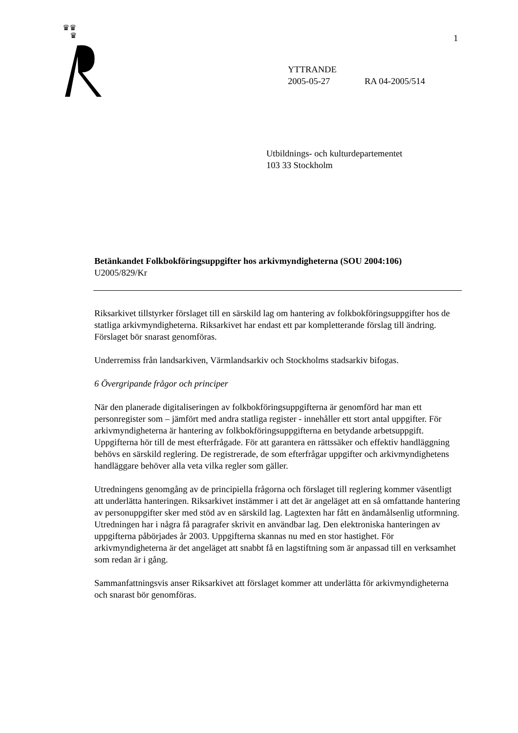♛♛
♛
1
YTTRANDE
2005-05-27 RA 04-2005/514
Utbildnings- och kulturdepartementet
103 33 Stockholm
Betänkandet Folkbokföringsuppgifter hos arkivmyndigheterna (SOU 2004:106)
U2005/829/Kr
Riksarkivet tillstyrker förslaget till en särskild lag om hantering av folkbokföringsuppgifter hos de statliga arkivmyndigheterna. Riksarkivet har endast ett par kompletterande förslag till ändring. Förslaget bör snarast genomföras.
Underremiss från landsarkiven, Värmlandsarkiv och Stockholms stadsarkiv bifogas.
6 Övergripande frågor och principer
När den planerade digitaliseringen av folkbokföringsuppgifterna är genomförd har man ett personregister som – jämfört med andra statliga register - innehåller ett stort antal uppgifter. För arkivmyndigheterna är hantering av folkbokföringsuppgifterna en betydande arbetsuppgift. Uppgifterna hör till de mest efterfrågade. För att garantera en rättssäker och effektiv handläggning behövs en särskild reglering. De registrerade, de som efterfrågar uppgifter och arkivmyndighetens handläggare behöver alla veta vilka regler som gäller.
Utredningens genomgång av de principiella frågorna och förslaget till reglering kommer väsentligt att underlätta hanteringen. Riksarkivet instämmer i att det är angeläget att en så omfattande hantering av personuppgifter sker med stöd av en särskild lag. Lagtexten har fått en ändamålsenlig utformning. Utredningen har i några få paragrafer skrivit en användbar lag. Den elektroniska hanteringen av uppgifterna påbörjades år 2003. Uppgifterna skannas nu med en stor hastighet. För arkivmyndigheterna är det angeläget att snabbt få en lagstiftning som är anpassad till en verksamhet som redan är i gång.
Sammanfattningsvis anser Riksarkivet att förslaget kommer att underlätta för arkivmyndigheterna och snarast bör genomföras.